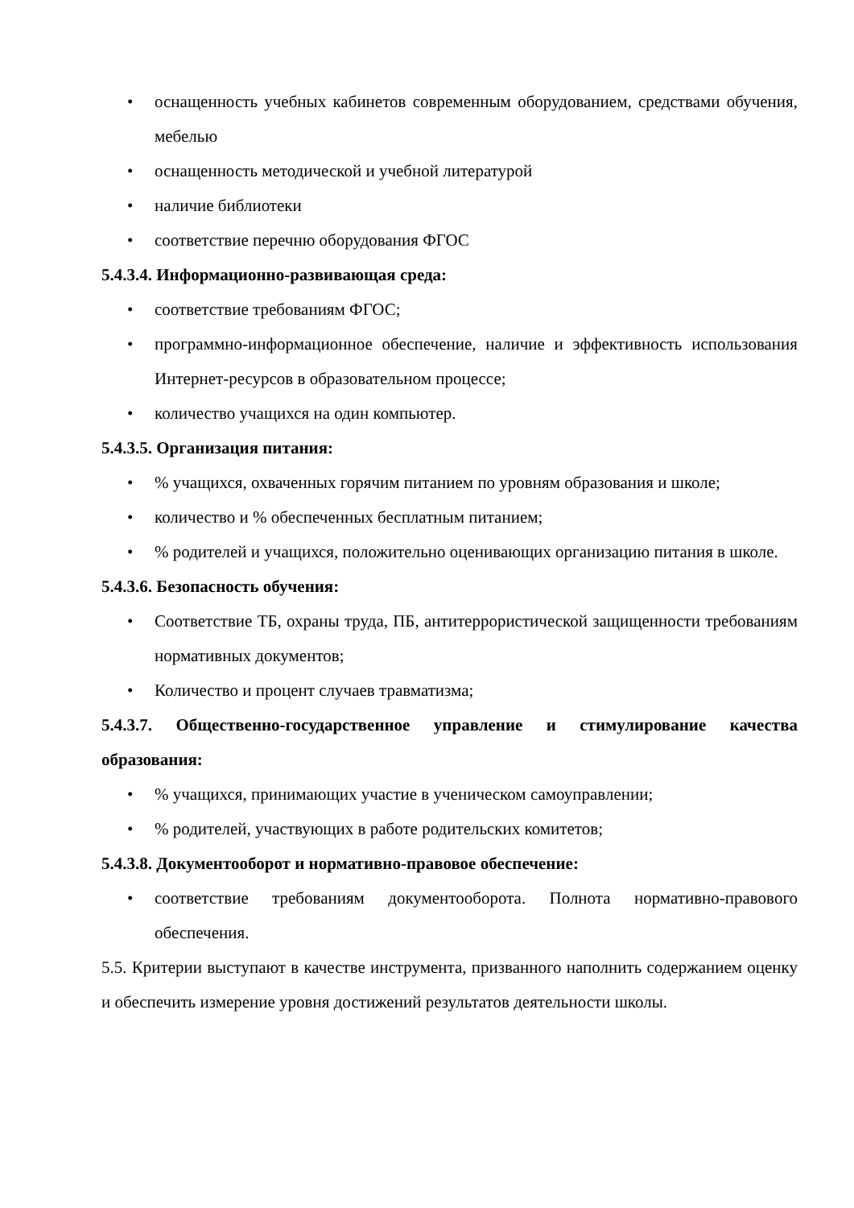• оснащенность учебных кабинетов современным оборудованием, средствами обучения, мебелью
• оснащенность методической и учебной литературой
• наличие библиотеки
• соответствие перечню оборудования ФГОС
5.4.3.4. Информационно-развивающая среда:
• соответствие требованиям ФГОС;
• программно-информационное обеспечение, наличие и эффективность использования Интернет-ресурсов в образовательном процессе;
• количество учащихся на один компьютер.
5.4.3.5. Организация питания:
•% учащихся, охваченных горячим питанием по уровням образования и школе;
• количество и % обеспеченных бесплатным питанием;
•% родителей и учащихся, положительно оценивающих организацию питания в школе.
5.4.3.6. Безопасность обучения:
• Соответствие ТБ, охраны труда, ПБ, антитеррористической защищенности требованиям нормативных документов;
• Количество и процент случаев травматизма;
5.4.3.7. Общественно-государственное управление и стимулирование качества образования:
•% учащихся, принимающих участие в ученическом самоуправлении;
•% родителей, участвующих в работе родительских комитетов;
5.4.3.8. Документооборот и нормативно-правовое обеспечение:
• соответствие требованиям документооборота. Полнота нормативно-правового обеспечения.
5.5. Критерии выступают в качестве инструмента, призванного наполнить содержанием оценку и обеспечить измерение уровня достижений результатов деятельности школы.